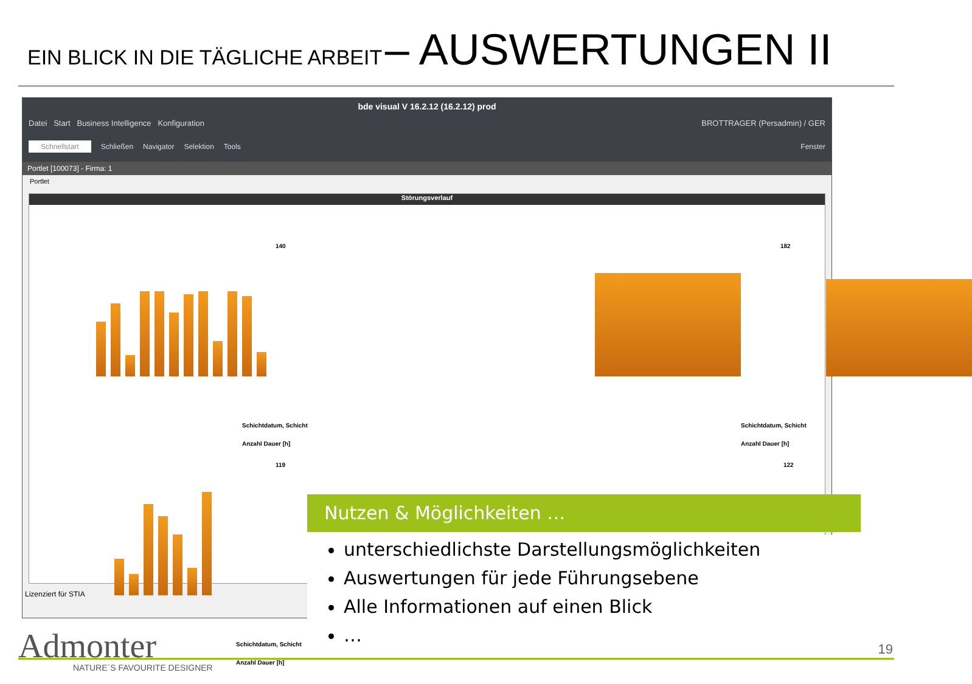EIN BLICK IN DIE TÄGLICHE ARBEIT – AUSWERTUNGEN II
bde visual V 16.2.12 (16.2.12) prod
Datei Start Business Intelligence Konfiguration BROTTRAGER (Persadmin) / GER
Schnellstart Schließen Navigator Selektion Tools Fenster
Portlet [100073] - Firma: 1
Portlet
Störungsverlauf
140
Schichtdatum, Schicht
Anzahl Dauer [h]
182
Schichtdatum, Schicht
Anzahl Dauer [h]
119
Schichtdatum, Schicht
Anzahl Dauer [h]
122
Lizenziert für STIA
Nutzen & Möglichkeiten …
unterschiedlichste Darstellungsmöglichkeiten
Auswertungen für jede Führungsebene
Alle Informationen auf einen Blick
…
Admonter
NATURE´S FAVOURITE DESIGNER
19